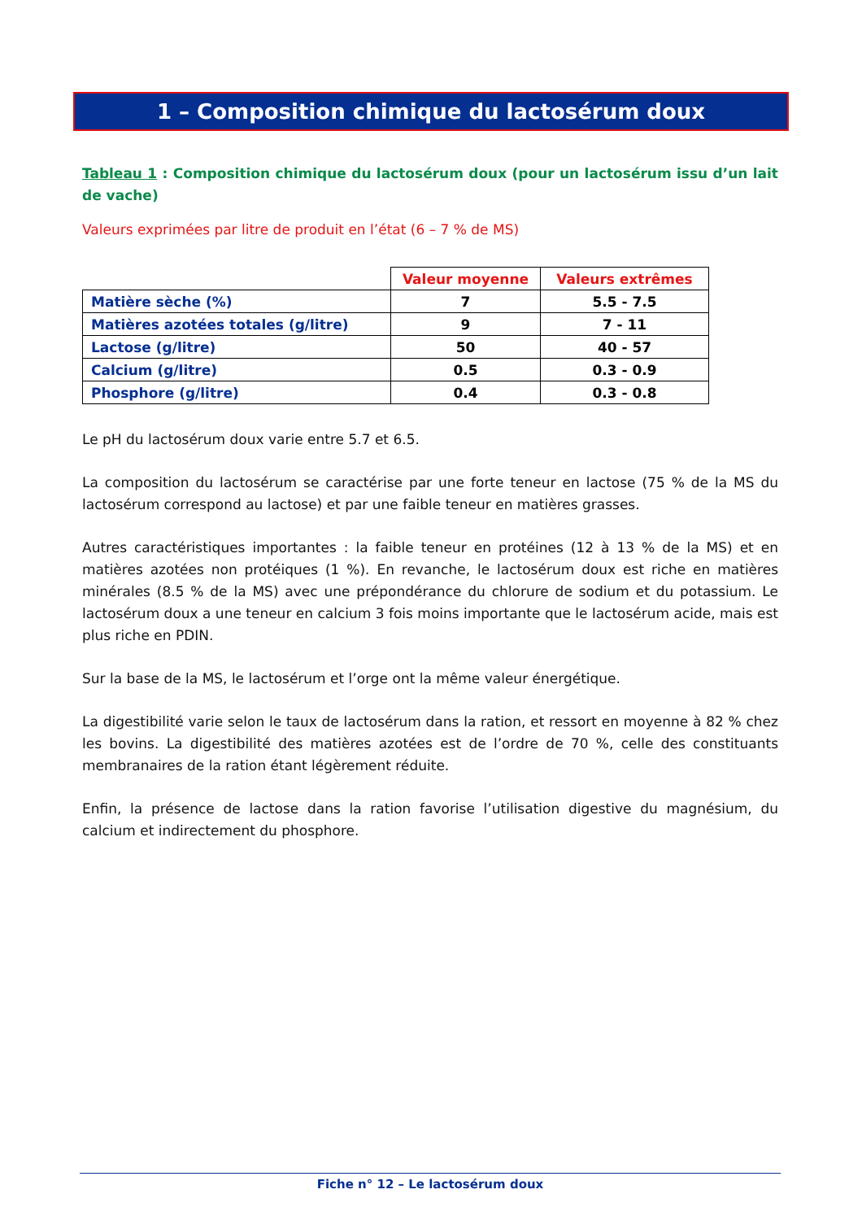1 – Composition chimique du lactosérum doux
Tableau 1 : Composition chimique du lactosérum doux (pour un lactosérum issu d’un lait de vache)
Valeurs exprimées par litre de produit en l’état (6 – 7 % de MS)
| | Valeur moyenne | Valeurs extrêmes |
| Matière sèche (%) | 7 | 5.5 - 7.5 |
| Matières azotées totales (g/litre) | 9 | 7 - 11 |
| Lactose (g/litre) | 50 | 40 - 57 |
| Calcium (g/litre) | 0.5 | 0.3 - 0.9 |
| Phosphore (g/litre) | 0.4 | 0.3 - 0.8 |
Le pH du lactosérum doux varie entre 5.7 et 6.5.
La composition du lactosérum se caractérise par une forte teneur en lactose (75 % de la MS du lactosérum correspond au lactose) et par une faible teneur en matières grasses.
Autres caractéristiques importantes : la faible teneur en protéines (12 à 13 % de la MS) et en matières azotées non protéiques (1 %). En revanche, le lactosérum doux est riche en matières minérales (8.5 % de la MS) avec une prépondérance du chlorure de sodium et du potassium. Le lactosérum doux a une teneur en calcium 3 fois moins importante que le lactosérum acide, mais est plus riche en PDIN.
Sur la base de la MS, le lactosérum et l’orge ont la même valeur énergétique.
La digestibilité varie selon le taux de lactosérum dans la ration, et ressort en moyenne à 82 % chez les bovins. La digestibilité des matières azotées est de l’ordre de 70 %, celle des constituants membranaires de la ration étant légèrement réduite.
Enfin, la présence de lactose dans la ration favorise l’utilisation digestive du magnésium, du calcium et indirectement du phosphore.
Fiche n° 12 – Le lactosérum doux